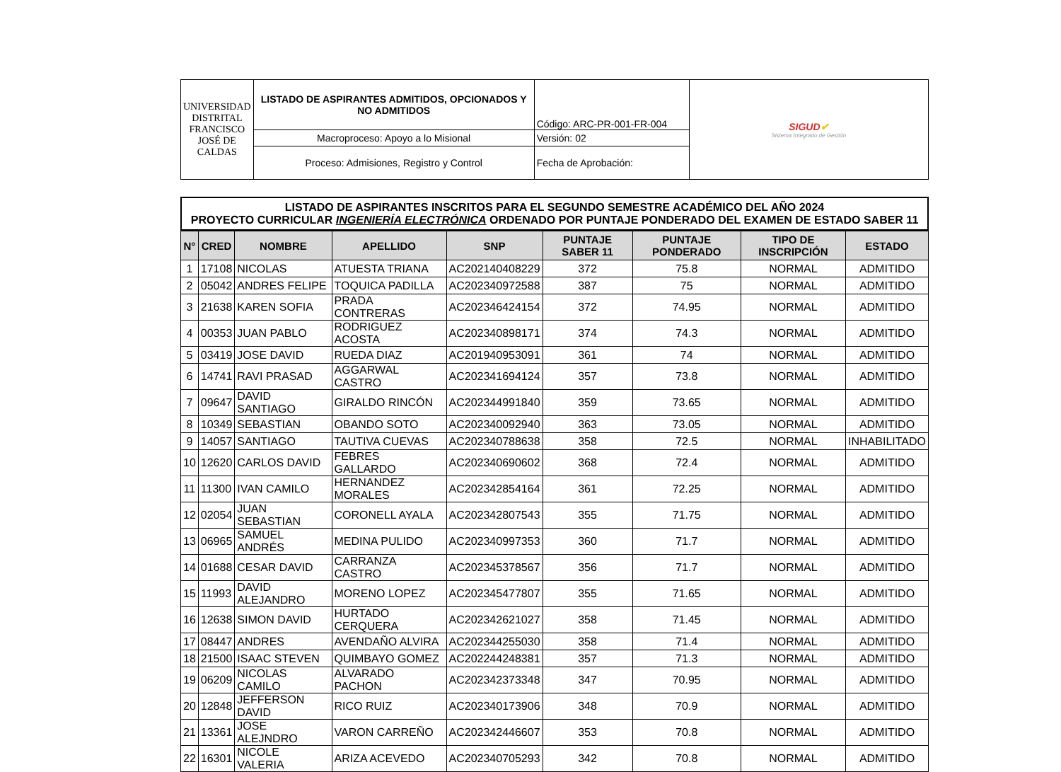| UNIVERSIDAD DISTRITAL FRANCISCO JOSÉ DE CALDAS | LISTADO DE ASPIRANTES ADMITIDOS, OPCIONADOS Y NO ADMITIDOS | Código: ARC-PR-001-FR-004 | SIGUD ✔ Sistema Integrado de Gestión |
| | Macroproceso: Apoyo a lo Misional | Versión: 02 | |
| | Proceso: Admisiones, Registro y Control | Fecha de Aprobación: | |
LISTADO DE ASPIRANTES INSCRITOS PARA EL SEGUNDO SEMESTRE ACADÉMICO DEL AÑO 2024
PROYECTO CURRICULAR INGENIERÍA ELECTRÓNICA ORDENADO POR PUNTAJE PONDERADO DEL EXAMEN DE ESTADO SABER 11
| N° | CRED | NOMBRE | APELLIDO | SNP | PUNTAJE SABER 11 | PUNTAJE PONDERADO | TIPO DE INSCRIPCIÓN | ESTADO |
| --- | --- | --- | --- | --- | --- | --- | --- | --- |
| 1 | 17108 | NICOLAS | ATUESTA TRIANA | AC202140408229 | 372 | 75.8 | NORMAL | ADMITIDO |
| 2 | 05042 | ANDRES FELIPE | TOQUICA PADILLA | AC202340972588 | 387 | 75 | NORMAL | ADMITIDO |
| 3 | 21638 | KAREN SOFIA | PRADA CONTRERAS | AC202346424154 | 372 | 74.95 | NORMAL | ADMITIDO |
| 4 | 00353 | JUAN PABLO | RODRIGUEZ ACOSTA | AC202340898171 | 374 | 74.3 | NORMAL | ADMITIDO |
| 5 | 03419 | JOSE DAVID | RUEDA DIAZ | AC201940953091 | 361 | 74 | NORMAL | ADMITIDO |
| 6 | 14741 | RAVI PRASAD | AGGARWAL CASTRO | AC202341694124 | 357 | 73.8 | NORMAL | ADMITIDO |
| 7 | 09647 | DAVID SANTIAGO | GIRALDO RINCÓN | AC202344991840 | 359 | 73.65 | NORMAL | ADMITIDO |
| 8 | 10349 | SEBASTIAN | OBANDO SOTO | AC202340092940 | 363 | 73.05 | NORMAL | ADMITIDO |
| 9 | 14057 | SANTIAGO | TAUTIVA CUEVAS | AC202340788638 | 358 | 72.5 | NORMAL | INHABILITADO |
| 10 | 12620 | CARLOS DAVID | FEBRES GALLARDO | AC202340690602 | 368 | 72.4 | NORMAL | ADMITIDO |
| 11 | 11300 | IVAN CAMILO | HERNANDEZ MORALES | AC202342854164 | 361 | 72.25 | NORMAL | ADMITIDO |
| 12 | 02054 | JUAN SEBASTIAN | CORONELL AYALA | AC202342807543 | 355 | 71.75 | NORMAL | ADMITIDO |
| 13 | 06965 | SAMUEL ANDRÉS | MEDINA PULIDO | AC202340997353 | 360 | 71.7 | NORMAL | ADMITIDO |
| 14 | 01688 | CESAR DAVID | CARRANZA CASTRO | AC202345378567 | 356 | 71.7 | NORMAL | ADMITIDO |
| 15 | 11993 | DAVID ALEJANDRO | MORENO LOPEZ | AC202345477807 | 355 | 71.65 | NORMAL | ADMITIDO |
| 16 | 12638 | SIMON DAVID | HURTADO CERQUERA | AC202342621027 | 358 | 71.45 | NORMAL | ADMITIDO |
| 17 | 08447 | ANDRES | AVENDAÑO ALVIRA | AC202344255030 | 358 | 71.4 | NORMAL | ADMITIDO |
| 18 | 21500 | ISAAC STEVEN | QUIMBAYO GOMEZ | AC202244248381 | 357 | 71.3 | NORMAL | ADMITIDO |
| 19 | 06209 | NICOLAS CAMILO | ALVARADO PACHON | AC202342373348 | 347 | 70.95 | NORMAL | ADMITIDO |
| 20 | 12848 | JEFFERSON DAVID | RICO RUIZ | AC202340173906 | 348 | 70.9 | NORMAL | ADMITIDO |
| 21 | 13361 | JOSE ALEJNDRO | VARON CARREÑO | AC202342446607 | 353 | 70.8 | NORMAL | ADMITIDO |
| 22 | 16301 | NICOLE VALERIA | ARIZA ACEVEDO | AC202340705293 | 342 | 70.8 | NORMAL | ADMITIDO |